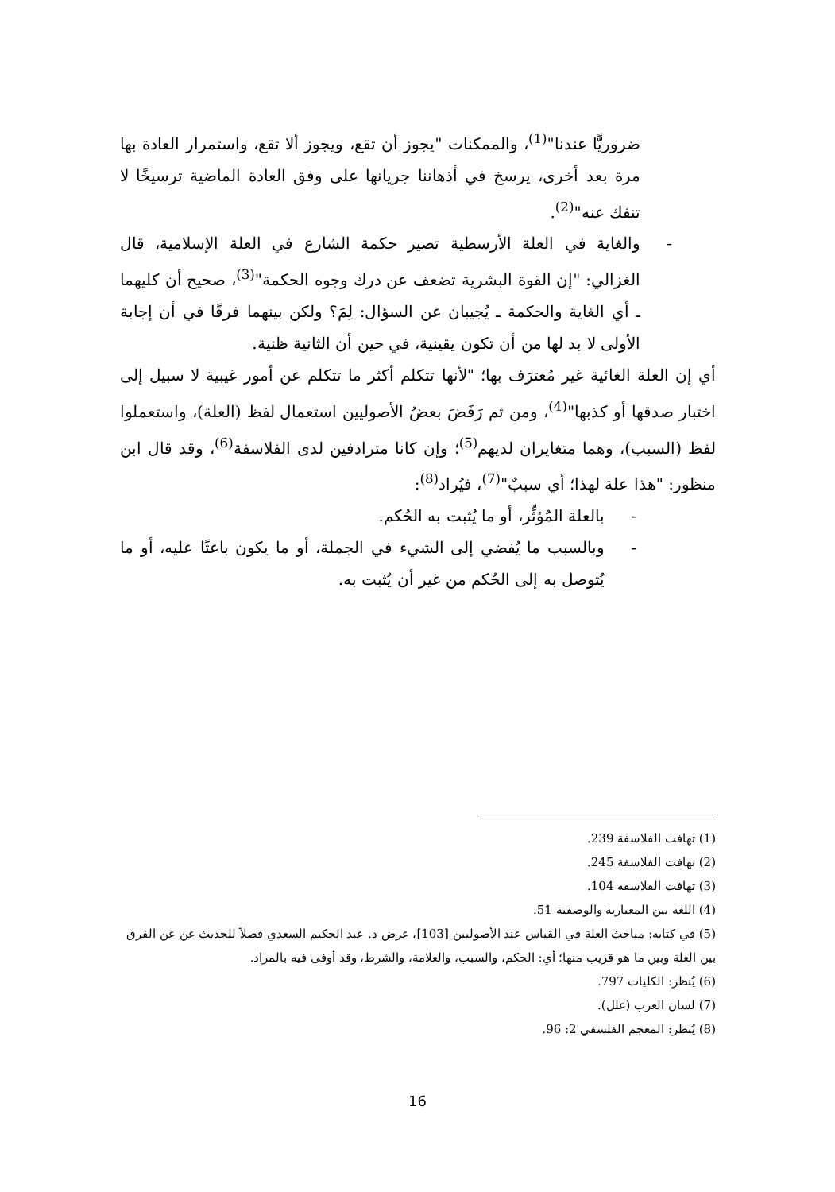ضروريًّا عندنا"<sup>(1)</sup>، والممكنات "يجوز أن تقع، ويجوز ألا تقع، واستمرار العادة بها مرة بعد أخرى، يرسخ في أذهاننا جريانها على وفق العادة الماضية ترسيخًا لا تنفك عنه"<sup>(2)</sup>.
- والغاية في العلة الأرسطية تصير حكمة الشارع في العلة الإسلامية، قال الغزالي: "إن القوة البشرية تضعف عن درك وجوه الحكمة"<sup>(3)</sup>، صحيح أن كليهما ـ أي الغاية والحكمة ـ يُجيبان عن السؤال: لِمَ؟ ولكن بينهما فرقًا في أن إجابة الأولى لا بد لها من أن تكون يقينية، في حين أن الثانية ظنية.
أي إن العلة الغائية غير مُعترَف بها؛ "لأنها تتكلم أكثر ما تتكلم عن أمور غيبية لا سبيل إلى اختبار صدقها أو كذبها"<sup>(4)</sup>، ومن ثم رَفَضَ بعضُ الأصوليين استعمال لفظ (العلة)، واستعملوا لفظ (السبب)، وهما متغايران لديهم<sup>(5)</sup>؛ وإن كانا مترادفين لدى الفلاسفة<sup>(6)</sup>، وقد قال ابن منظور: "هذا علة لهذا؛ أي سببٌ"<sup>(7)</sup>، فيُراد<sup>(8)</sup>:
- بالعلة المُؤثِّر، أو ما يُثبت به الحُكم.
- وبالسبب ما يُفضي إلى الشيء في الجملة، أو ما يكون باعثًا عليه، أو ما يُتوصل به إلى الحُكم من غير أن يُثبت به.
(1) تهافت الفلاسفة 239.
(2) تهافت الفلاسفة 245.
(3) تهافت الفلاسفة 104.
(4) اللغة بين المعيارية والوصفية 51.
(5) في كتابه: مباحث العلة في القياس عند الأصوليين [103]، عرض د. عبد الحكيم السعدي فصلاً للحديث عن عن الفرق بين العلة وبين ما هو قريب منها؛ أي: الحكم، والسبب، والعلامة، والشرط، وقد أوفى فيه بالمراد.
(6) يُنظر: الكليات 797.
(7) لسان العرب (علل).
(8) يُنظر: المعجم الفلسفي 2: 96.
16